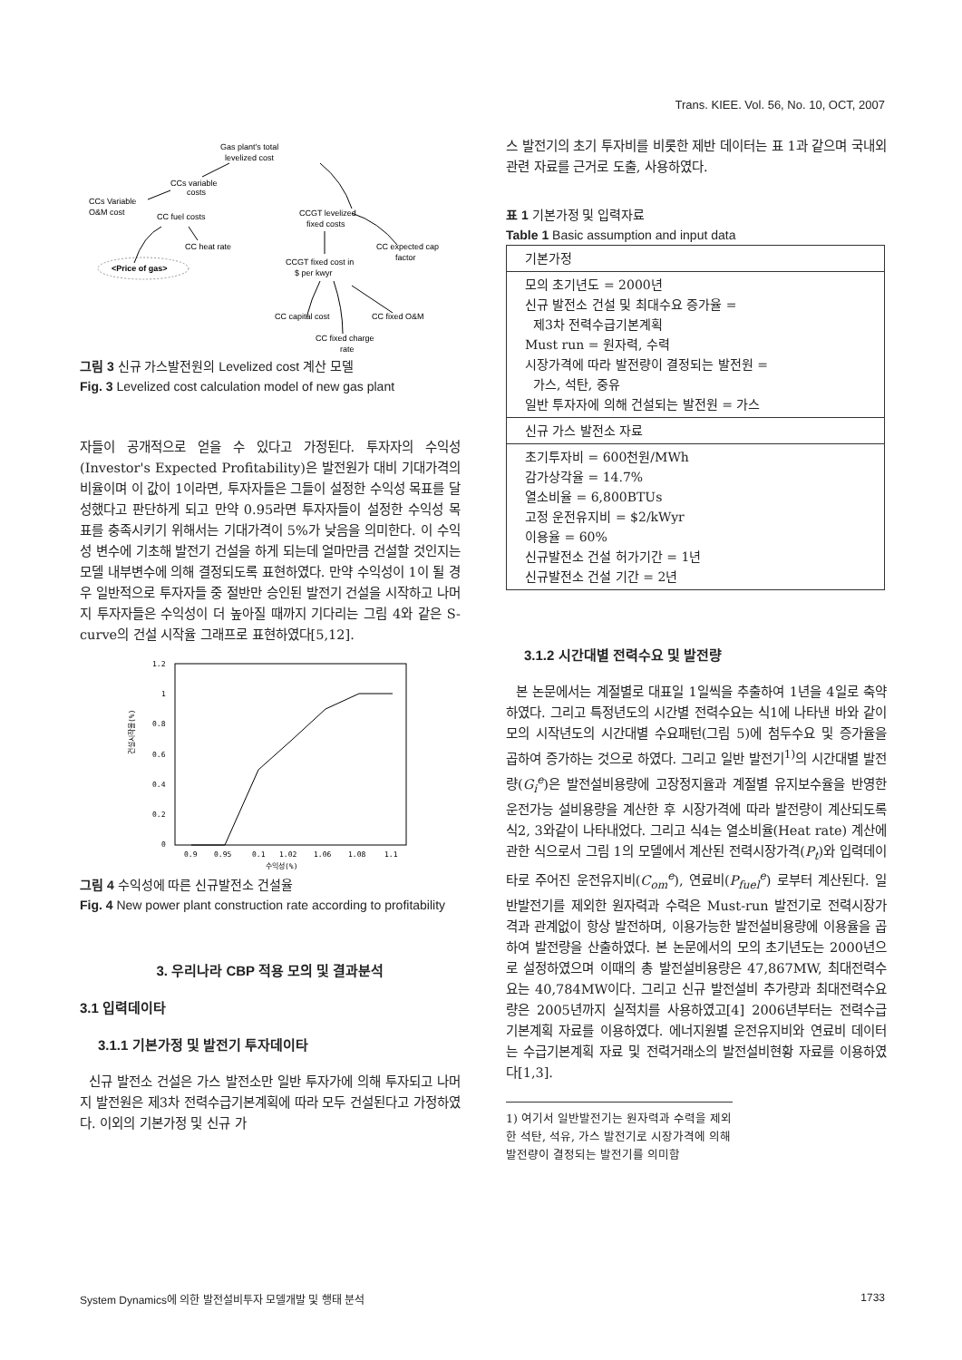Trans. KIEE. Vol. 56, No. 10, OCT, 2007
Gas plant's total
levelized cost
CCs variable
costs
CCs Variable
O&M cost
CC fuel costs
CC heat rate
CCGT levelized
fixed costs
CC expected cap
factor
CCGT fixed cost in
$ per kwyr
<Price of gas>
CC capital cost
CC fixed O&M
CC fixed charge
rate
그림 3 신규 가스발전원의 Levelized cost 계산 모델
Fig. 3 Levelized cost calculation model of new gas plant
자들이 공개적으로 얻을 수 있다고 가정된다. 투자자의 수익성(Investor's Expected Profitability)은 발전원가 대비 기대가격의 비율이며 이 값이 1이라면, 투자자들은 그들이 설정한 수익성 목표를 달성했다고 판단하게 되고 만약 0.95라면 투자자들이 설정한 수익성 목표를 충족시키기 위해서는 기대가격이 5%가 낮음을 의미한다. 이 수익성 변수에 기초해 발전기 건설을 하게 되는데 얼마만큼 건설할 것인지는 모델 내부변수에 의해 결정되도록 표현하였다. 만약 수익성이 1이 될 경우 일반적으로 투자자들 중 절반만 승인된 발전기 건설을 시작하고 나머지 투자자들은 수익성이 더 높아질 때까지 기다리는 그림 4와 같은 S-curve의 건설 시작율 그래프로 표현하였다[5,12].
1.2
1
0.8
0.6
0.4
0.2
0
0.9
0.95
0.1
1.02
1.06
1.08
1.1
수익성(%)
건설시작율(%)
그림 4 수익성에 따른 신규발전소 건설율
Fig. 4 New power plant construction rate according to profitability
3. 우리나라 CBP 적용 모의 및 결과분석
3.1 입력데이타
3.1.1 기본가정 및 발전기 투자데이타
신규 발전소 건설은 가스 발전소만 일반 투자가에 의해 투자되고 나머지 발전원은 제3차 전력수급기본계획에 따라 모두 건설된다고 가정하였다. 이외의 기본가정 및 신규 가
스 발전기의 초기 투자비를 비롯한 제반 데이터는 표 1과 같으며 국내외 관련 자료를 근거로 도출, 사용하였다.
표 1 기본가정 및 입력자료
Table 1 Basic assumption and input data
| 기본가정 |
| 모의 초기년도 = 2000년 신규 발전소 건설 및 최대수요 증가율 = 제3차 전력수급기본계획 Must run = 원자력, 수력 시장가격에 따라 발전량이 결정되는 발전원 = 가스, 석탄, 중유 일반 투자자에 의해 건설되는 발전원 = 가스 |
| 신규 가스 발전소 자료 |
| 초기투자비 = 600천원/MWh 감가상각율 = 14.7% 열소비율 = 6,800BTUs 고정 운전유지비 = $2/kWyr 이용율 = 60% 신규발전소 건설 허가기간 = 1년 신규발전소 건설 기간 = 2년 |
3.1.2 시간대별 전력수요 및 발전량
본 논문에서는 계절별로 대표일 1일씩을 추출하여 1년을 4일로 축약하였다. 그리고 특정년도의 시간별 전력수요는 식1에 나타낸 바와 같이 모의 시작년도의 시간대별 수요패턴(그림 5)에 첨두수요 및 증가율을 곱하여 증가하는 것으로 하였다. 그리고 일반 발전기<sup>1)</sup>의 시간대별 발전량(G<sub>i</sub><sup>e</sup>)은 발전설비용량에 고장정지율과 계절별 유지보수율을 반영한 운전가능 설비용량을 계산한 후 시장가격에 따라 발전량이 계산되도록 식2, 3와같이 나타내었다. 그리고 식4는 열소비율(Heat rate) 계산에 관한 식으로서 그림 1의 모델에서 계산된 전력시장가격(P<sub>t</sub>)와 입력데이타로 주어진 운전유지비(C<sub>om</sub><sup>e</sup>), 연료비(P<sub>fuel</sub><sup>e</sup>) 로부터 계산된다. 일반발전기를 제외한 원자력과 수력은 Must-run 발전기로 전력시장가격과 관계없이 항상 발전하며, 이용가능한 발전설비용량에 이용율을 곱하여 발전량을 산출하였다. 본 논문에서의 모의 초기년도는 2000년으로 설정하였으며 이때의 총 발전설비용량은 47,867MW, 최대전력수요는 40,784MW이다. 그리고 신규 발전설비 추가량과 최대전력수요량은 2005년까지 실적치를 사용하였고[4] 2006년부터는 전력수급 기본계획 자료를 이용하였다. 에너지원별 운전유지비와 연료비 데이터는 수급기본계획 자료 및 전력거래소의 발전설비현황 자료를 이용하였다[1,3].
1) 여기서 일반발전기는 원자력과 수력을 제외한 석탄, 석유, 가스 발전기로 시장가격에 의해 발전량이 결정되는 발전기를 의미함
System Dynamics에 의한 발전설비투자 모델개발 및 행태 분석 1733